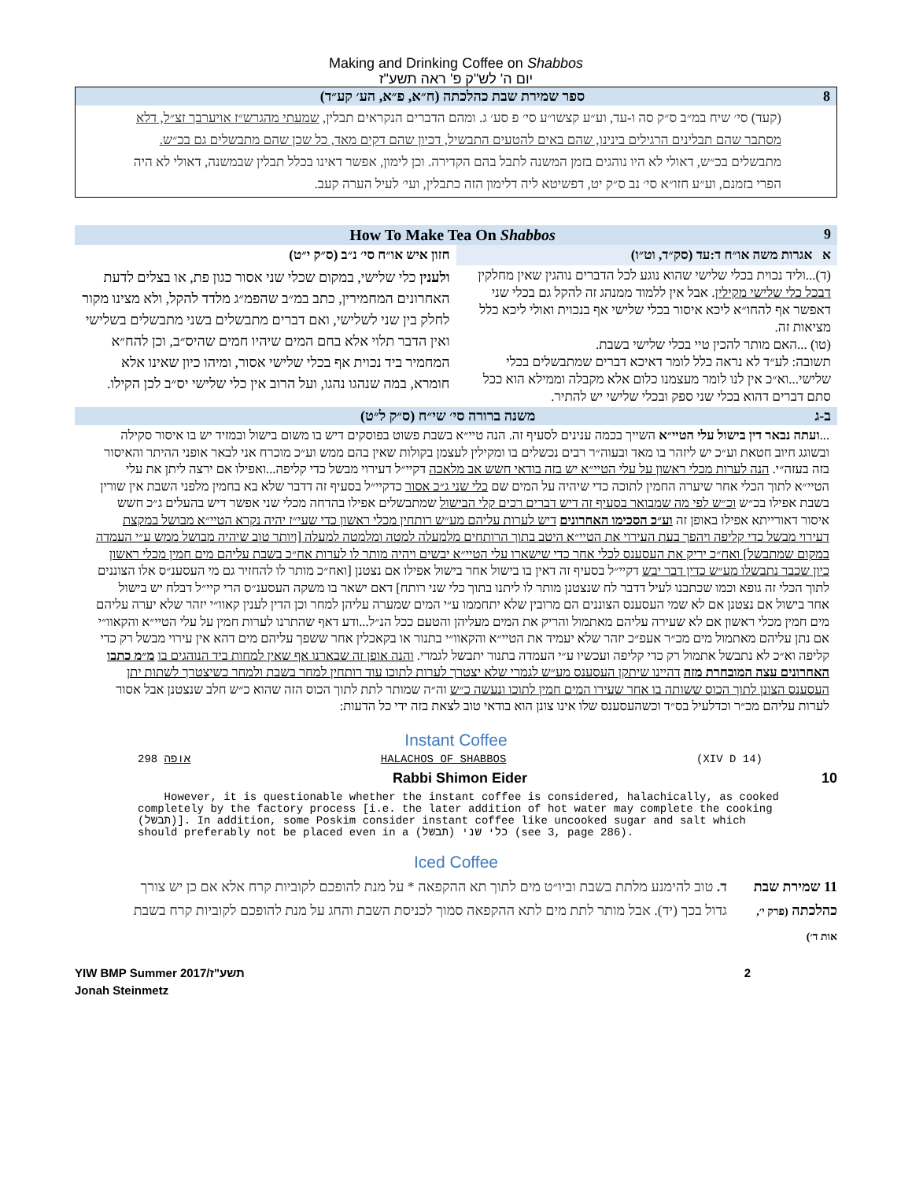Making and Drinking Coffee on Shabbos
יום ה' לש"ק פ' ראה תשע"ז
8 ספר שמירת שבת כהלכתה (ח״א, פ״א, הע׳ קע״ד)
(קעד) סי׳ שיח במ״ב ס״ק סה ו-עד, וע״ע קצשו״ע סי׳ פ סע׳ ג. ומהם הדברים הנקראים תבלין, שמעתי מהגרש״ז אויערבך זצ״ל, דלא מסתבר שהם תבלינים הרגילים בינינו, שהם באים להטעים התבשיל, דכיון שהם דקים מאד, כל שכן שהם מתבשלים גם בכ״ש. מתבשלים בכ״ש, דאולי לא היו נוהגים בזמן המשנה לתבל בהם הקדירה. וכן לימון, אפשר דאינו בכלל תבלין שבמשנה, דאולי לא היה הפרי בזמנם, וע״ע חזו״א סי׳ נב ס״ק יט, דפשיטא ליה דלימון הזה כתבלין, ועי׳ לעיל הערה קעב.
9 How To Make Tea On Shabbos
א אגרות משה או״ח ד:עד (סק״ד, וט״ו)
חזון איש או״ח סי׳ נ״ב (ס״ק י״ט)
(ד)...וליד נכוית בכלי שלישי שהוא נוגע לכל הדברים נוהגין שאין מחלקין דבכל כלי שלישי מקילין. אבל אין ללמוד ממנהג זה להקל גם בכלי שני דאפשר אף להחו״א ליכא איסור בכלי שלישי אף בנכוית ואולי ליכא כלל מציאות זה.
(טו) ...האם מותר להכין טיי בכלי שלישי בשבת.
תשובה: לע״ד לא נראה כלל לומר דאיכא דברים שמתבשלים בכלי שלישי...וא״כ אין לנו לומר מעצמנו כלום אלא מקבלה וממילא הוא ככל סתם דברים דהוא בכלי שני ספק ובכלי שלישי יש להתיר.
ולענין כלי שלישי, במקום שכלי שני אסור כגון פת, או בצלים לדעת האחרונים המחמירין, כתב במ״ב שהפמ״ג מלדד להקל, ולא מצינו מקור לחלק בין שני לשלישי, ואם דברים מתבשלים בשני מתבשלים בשלישי ואין הדבר תלוי אלא בחם המים שיהיו חמים שהיס״ב, וכן להח״א המחמיר ביד נכוית אף בכלי שלישי אסור, ומיהו כיון שאינו אלא חומרא, במה שנהגו נהגו, ועל הרוב אין כלי שלישי יס״ב לכן הקילו.
ב-ג משנה ברורה סי׳ שי״ח (ס״ק ל״ט)
...ועתה נבאר דין בישול עלי הטיי״א השייך בכמה ענינים לסעיף זה. הנה טיי״א בשבת פשוט בפוסקים דיש בו משום בישול ובמזיד יש בו איסור סקילה ובשוגג חיוב חטאת וע״כ יש ליזהר בו מאד ובעוה״ר רבים נכשלים בו ומקילין לעצמן בקולות שאין בהם ממש וע״כ מוכרח אני לבאר אופני ההיתר והאיסור בזה בעזה״י. הנה לערות מכלי ראשון על עלי הטיי״א יש בזה בודאי חשש אב מלאכה דקיי״ל דעירוי מבשל כדי קליפה...ואפילו אם ירצה ליתן את עלי הטיי״א לתוך הכלי אחר שיערה החמין לתוכה כדי שיהיה על המים שם כלי שני ג״כ אסור כדקיי״ל בסעיף זה דדבר שלא בא בחמין מלפני השבת אין שורין בשבת אפילו בכ״ש וכ״ש לפי מה שמבואר בסעיף זה דיש דברים רכים קלי הבישול שמתבשלים אפילו בהדחה מכלי שני אפשר דיש בהעלים ג״כ חשש איסור דאורייתא אפילו באופן זה וע״כ הסכימו האחרונים דיש לערות עליהם מע״ש רותחין מכלי ראשון כדי שעי״ז יהיה נקרא הטיי״א מבושל במקצת דעירוי מבשל כדי קליפה ויהפך בעת העירוי את הטיי״א היטב בתוך הרותחים מלמעלה למטה ומלמטה למעלה [ויותר טוב שיהיה מבושל ממש ע״י העמדה במקום שמתבשל] ואח״כ יריק את העסענס לכלי אחר כדי שישארו עלי הטיי״א יבשים ויהיה מותר לו לערות אח״כ בשבת עליהם מים חמין מכלי ראשון כיון שכבר נתבשלו מע״ש כדין דבר יבש דקיי״ל בסעיף זה דאין בו בישול אחר בישול אפילו אם נצטנן [ואח״כ מותר לו להחזיר גם מי העסענ״ס אלו הצוננים לתוך הכלי זה גופא וכמו שכתבנו לעיל דדבר לח שנצטנן מותר לו ליתנו בתוך כלי שני רותח] דאם ישאר בו משקה העסענ״ס הרי קיי״ל דבלח יש בישול אחר בישול אם נצטנן אם לא שמי העסענס הצוננים הם מרובין שלא יתחממו ע״י המים שמערה עליהן למחר וכן הדין לענין קאוו״י יזהר שלא יערה עליהם מים חמין מכלי ראשון אם לא שעירה עליהם מאתמול והריק את המים מעליהן והטעם ככל הנ״ל...ודע דאף שהתרנו לערות חמין על עלי הטיי״א והקאוו״י אם נתן עליהם מאתמול מים מכ״ר אעפ״כ יזהר שלא יעמיד את הטיי״א והקאוו״י בתנור או בקאכלין אחר ששפך עליהם מים דהא אין עירוי מבשל רק כדי קליפה וא״כ לא נתבשל אתמול רק כדי קליפה ועכשיו ע״י העמדה בתנור יתבשל לגמרי. והנה אופן זה שבארנו אף שאין למחות ביד הנוהגים בו מ״מ כתבו האחרונים עצה המובחרת מזה דהיינו שיתקן העסענס מע״ש לגמרי שלא יצטרך לערות לתוכו עוד רותחין למחר בשבת ולמחר כשיצטרך לשתות יתן העסענס הצונן לתוך הכוס ששותה בו אחר שעירו המים חמין לתוכו ונעשה כ״ש וה״ה שמותר לתת לתוך הכוס הזה שהוא כ״ש חלב שנצטנן אבל אסור לערות עליהם מכ״ר וכדלעיל בס״ד וכשהעסענס שלו אינו צונן הוא בודאי טוב לצאת בזה ידי כל הדעות:
Instant Coffee
298 אופה HALACHOS OF SHABBOS (XIV D 14)
Rabbi Shimon Eider 10
However, it is questionable whether the instant coffee is considered, halachically, as cooked completely by the factory process [i.e. the later addition of hot water may complete the cooking (תבשל)]. In addition, some Poskim consider instant coffee like uncooked sugar and salt which should preferably not be placed even in a כלי שני (תבשל) (see 3, page 286).
Iced Coffee
11 שמירת שבת כהלכתה (פרק י׳, אות ד׳)
ד. טוב להימנע מלתת בשבת וביו״ט מים לתוך תא ההקפאה * על מנת להופכם לקוביות קרח אלא אם כן יש צורך גדול בכך (יד). אבל מותר לתת מים לתא ההקפאה סמוך לכניסת השבת והחג על מנת להופכם לקוביות קרח בשבת
YIW BMP Summer 2017/תשע"ז 2
Jonah Steinmetz